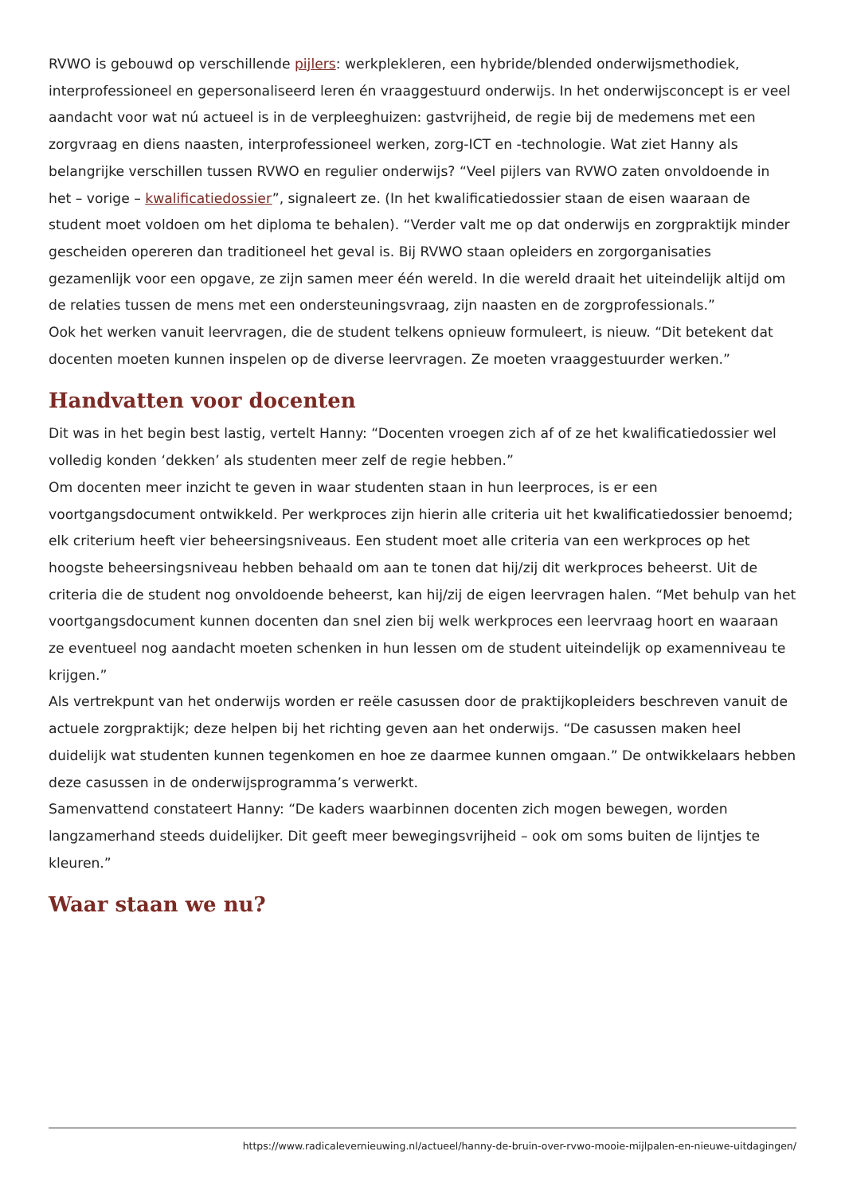RVWO is gebouwd op verschillende pijlers: werkplekleren, een hybride/blended onderwijsmethodiek, interprofessioneel en gepersonaliseerd leren én vraaggestuurd onderwijs. In het onderwijsconcept is er veel aandacht voor wat nú actueel is in de verpleeghuizen: gastvrijheid, de regie bij de medemens met een zorgvraag en diens naasten, interprofessioneel werken, zorg-ICT en -technologie. Wat ziet Hanny als belangrijke verschillen tussen RVWO en regulier onderwijs? “Veel pijlers van RVWO zaten onvoldoende in het – vorige – kwalificatiedossier”, signaleert ze. (In het kwalificatiedossier staan de eisen waaraan de student moet voldoen om het diploma te behalen). “Verder valt me op dat onderwijs en zorgpraktijk minder gescheiden opereren dan traditioneel het geval is. Bij RVWO staan opleiders en zorgorganisaties gezamenlijk voor een opgave, ze zijn samen meer één wereld. In die wereld draait het uiteindelijk altijd om de relaties tussen de mens met een ondersteuningsvraag, zijn naasten en de zorgprofessionals.”
Ook het werken vanuit leervragen, die de student telkens opnieuw formuleert, is nieuw. “Dit betekent dat docenten moeten kunnen inspelen op de diverse leervragen. Ze moeten vraaggestuurder werken.”
Handvatten voor docenten
Dit was in het begin best lastig, vertelt Hanny: “Docenten vroegen zich af of ze het kwalificatiedossier wel volledig konden ‘dekken’ als studenten meer zelf de regie hebben.”
Om docenten meer inzicht te geven in waar studenten staan in hun leerproces, is er een voortgangsdocument ontwikkeld. Per werkproces zijn hierin alle criteria uit het kwalificatiedossier benoemd; elk criterium heeft vier beheersingsniveaus. Een student moet alle criteria van een werkproces op het hoogste beheersingsniveau hebben behaald om aan te tonen dat hij/zij dit werkproces beheerst. Uit de criteria die de student nog onvoldoende beheerst, kan hij/zij de eigen leervragen halen. “Met behulp van het voortgangsdocument kunnen docenten dan snel zien bij welk werkproces een leervraag hoort en waaraan ze eventueel nog aandacht moeten schenken in hun lessen om de student uiteindelijk op examenniveau te krijgen.”
Als vertrekpunt van het onderwijs worden er reële casussen door de praktijkopleiders beschreven vanuit de actuele zorgpraktijk; deze helpen bij het richting geven aan het onderwijs. “De casussen maken heel duidelijk wat studenten kunnen tegenkomen en hoe ze daarmee kunnen omgaan.” De ontwikkelaars hebben deze casussen in de onderwijsprogramma’s verwerkt.
Samenvattend constateert Hanny: “De kaders waarbinnen docenten zich mogen bewegen, worden langzamerhand steeds duidelijker. Dit geeft meer bewegingsvrijheid – ook om soms buiten de lijntjes te kleuren.”
Waar staan we nu?
https://www.radicalevernieuwing.nl/actueel/hanny-de-bruin-over-rvwo-mooie-mijlpalen-en-nieuwe-uitdagingen/